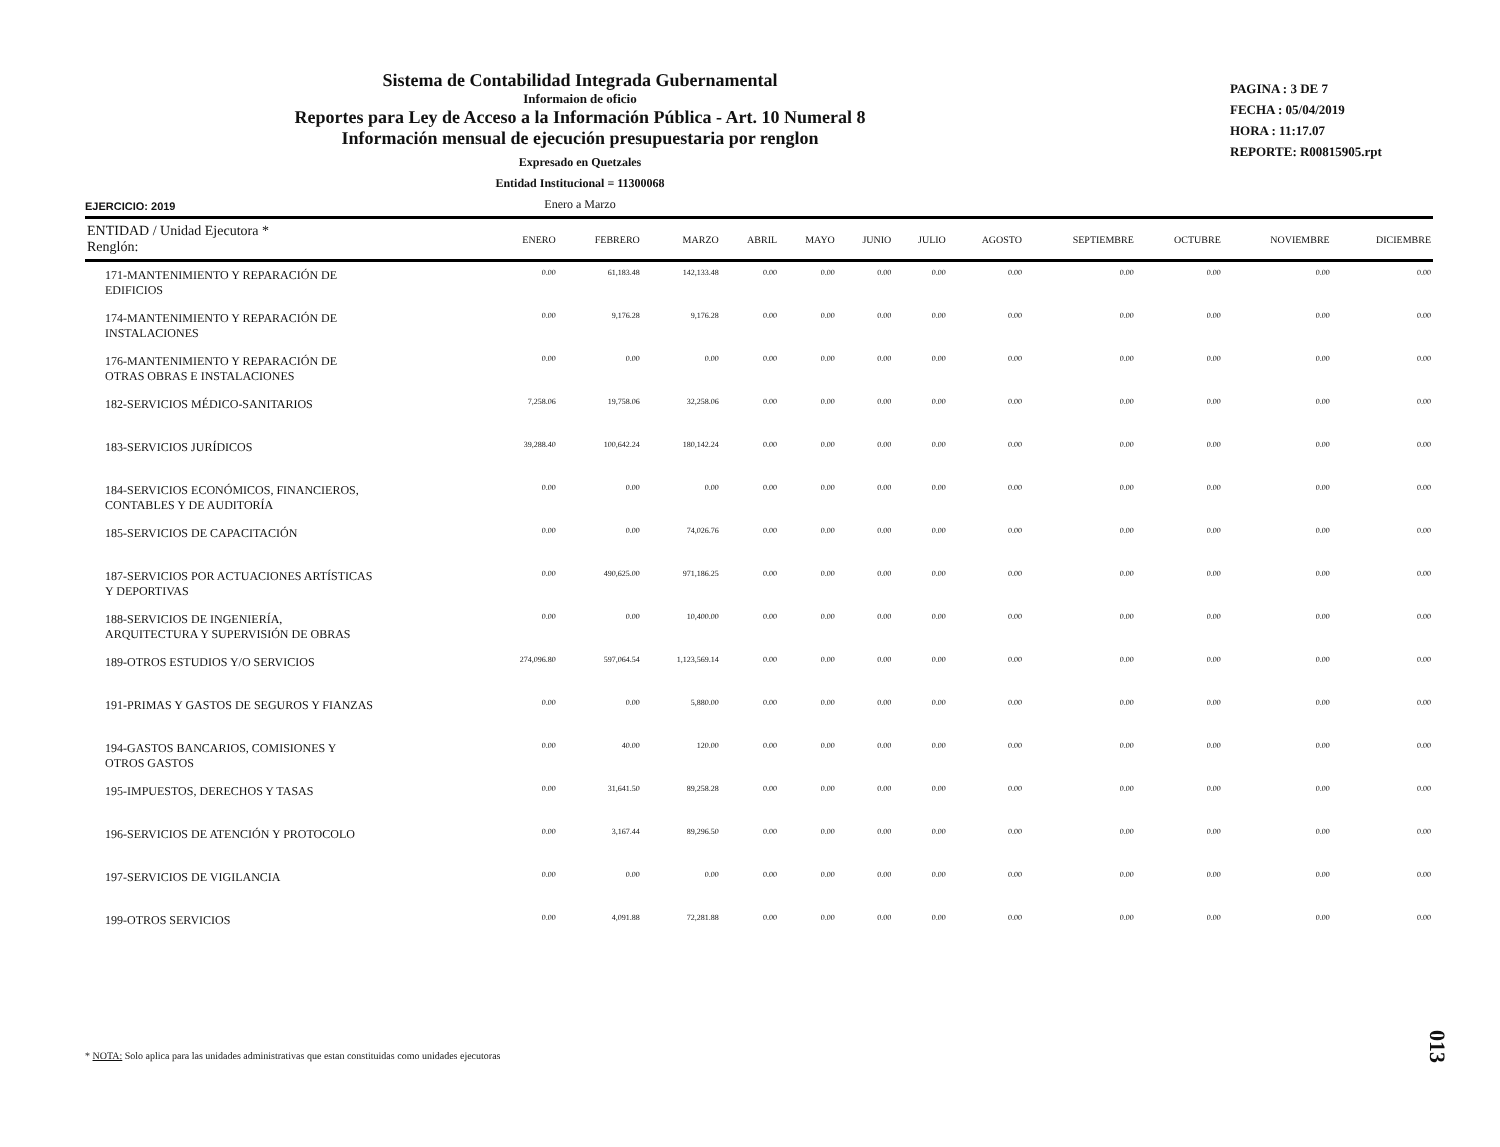Sistema de Contabilidad Integrada Gubernamental
Informaion de oficio
Reportes para Ley de Acceso a la Información Pública - Art. 10 Numeral 8
Información mensual de ejecución presupuestaria por renglon
Expresado en Quetzales
Entidad Institucional = 11300068
Enero a Marzo
PAGINA : 3 DE 7
FECHA : 05/04/2019
HORA : 11:17.07
REPORTE: R00815905.rpt
EJERCICIO: 2019
| ENTIDAD / Unidad Ejecutora * Renglón: | ENERO | FEBRERO | MARZO | ABRIL | MAYO | JUNIO | JULIO | AGOSTO | SEPTIEMBRE | OCTUBRE | NOVIEMBRE | DICIEMBRE |
| --- | --- | --- | --- | --- | --- | --- | --- | --- | --- | --- | --- | --- |
| 171-MANTENIMIENTO Y REPARACIÓN DE EDIFICIOS | 0.00 | 61,183.48 | 142,133.48 | 0.00 | 0.00 | 0.00 | 0.00 | 0.00 | 0.00 | 0.00 | 0.00 | 0.00 |
| 174-MANTENIMIENTO Y REPARACIÓN DE INSTALACIONES | 0.00 | 9,176.28 | 9,176.28 | 0.00 | 0.00 | 0.00 | 0.00 | 0.00 | 0.00 | 0.00 | 0.00 | 0.00 |
| 176-MANTENIMIENTO Y REPARACIÓN DE OTRAS OBRAS E INSTALACIONES | 0.00 | 0.00 | 0.00 | 0.00 | 0.00 | 0.00 | 0.00 | 0.00 | 0.00 | 0.00 | 0.00 | 0.00 |
| 182-SERVICIOS MÉDICO-SANITARIOS | 7,258.06 | 19,758.06 | 32,258.06 | 0.00 | 0.00 | 0.00 | 0.00 | 0.00 | 0.00 | 0.00 | 0.00 | 0.00 |
| 183-SERVICIOS JURÍDICOS | 39,288.40 | 100,642.24 | 180,142.24 | 0.00 | 0.00 | 0.00 | 0.00 | 0.00 | 0.00 | 0.00 | 0.00 | 0.00 |
| 184-SERVICIOS ECONÓMICOS, FINANCIEROS, CONTABLES Y DE AUDITORÍA | 0.00 | 0.00 | 0.00 | 0.00 | 0.00 | 0.00 | 0.00 | 0.00 | 0.00 | 0.00 | 0.00 | 0.00 |
| 185-SERVICIOS DE CAPACITACIÓN | 0.00 | 0.00 | 74,026.76 | 0.00 | 0.00 | 0.00 | 0.00 | 0.00 | 0.00 | 0.00 | 0.00 | 0.00 |
| 187-SERVICIOS POR ACTUACIONES ARTÍSTICAS Y DEPORTIVAS | 0.00 | 490,625.00 | 971,186.25 | 0.00 | 0.00 | 0.00 | 0.00 | 0.00 | 0.00 | 0.00 | 0.00 | 0.00 |
| 188-SERVICIOS DE INGENIERÍA, ARQUITECTURA Y SUPERVISIÓN DE OBRAS | 0.00 | 0.00 | 10,400.00 | 0.00 | 0.00 | 0.00 | 0.00 | 0.00 | 0.00 | 0.00 | 0.00 | 0.00 |
| 189-OTROS ESTUDIOS Y/O SERVICIOS | 274,096.80 | 597,064.54 | 1,123,569.14 | 0.00 | 0.00 | 0.00 | 0.00 | 0.00 | 0.00 | 0.00 | 0.00 | 0.00 |
| 191-PRIMAS Y GASTOS DE SEGUROS Y FIANZAS | 0.00 | 0.00 | 5,880.00 | 0.00 | 0.00 | 0.00 | 0.00 | 0.00 | 0.00 | 0.00 | 0.00 | 0.00 |
| 194-GASTOS BANCARIOS, COMISIONES Y OTROS GASTOS | 0.00 | 40.00 | 120.00 | 0.00 | 0.00 | 0.00 | 0.00 | 0.00 | 0.00 | 0.00 | 0.00 | 0.00 |
| 195-IMPUESTOS, DERECHOS Y TASAS | 0.00 | 31,641.50 | 89,258.28 | 0.00 | 0.00 | 0.00 | 0.00 | 0.00 | 0.00 | 0.00 | 0.00 | 0.00 |
| 196-SERVICIOS DE ATENCIÓN Y PROTOCOLO | 0.00 | 3,167.44 | 89,296.50 | 0.00 | 0.00 | 0.00 | 0.00 | 0.00 | 0.00 | 0.00 | 0.00 | 0.00 |
| 197-SERVICIOS DE VIGILANCIA | 0.00 | 0.00 | 0.00 | 0.00 | 0.00 | 0.00 | 0.00 | 0.00 | 0.00 | 0.00 | 0.00 | 0.00 |
| 199-OTROS SERVICIOS | 0.00 | 4,091.88 | 72,281.88 | 0.00 | 0.00 | 0.00 | 0.00 | 0.00 | 0.00 | 0.00 | 0.00 | 0.00 |
* NOTA: Solo aplica para las unidades administrativas que estan constituidas como unidades ejecutoras
013